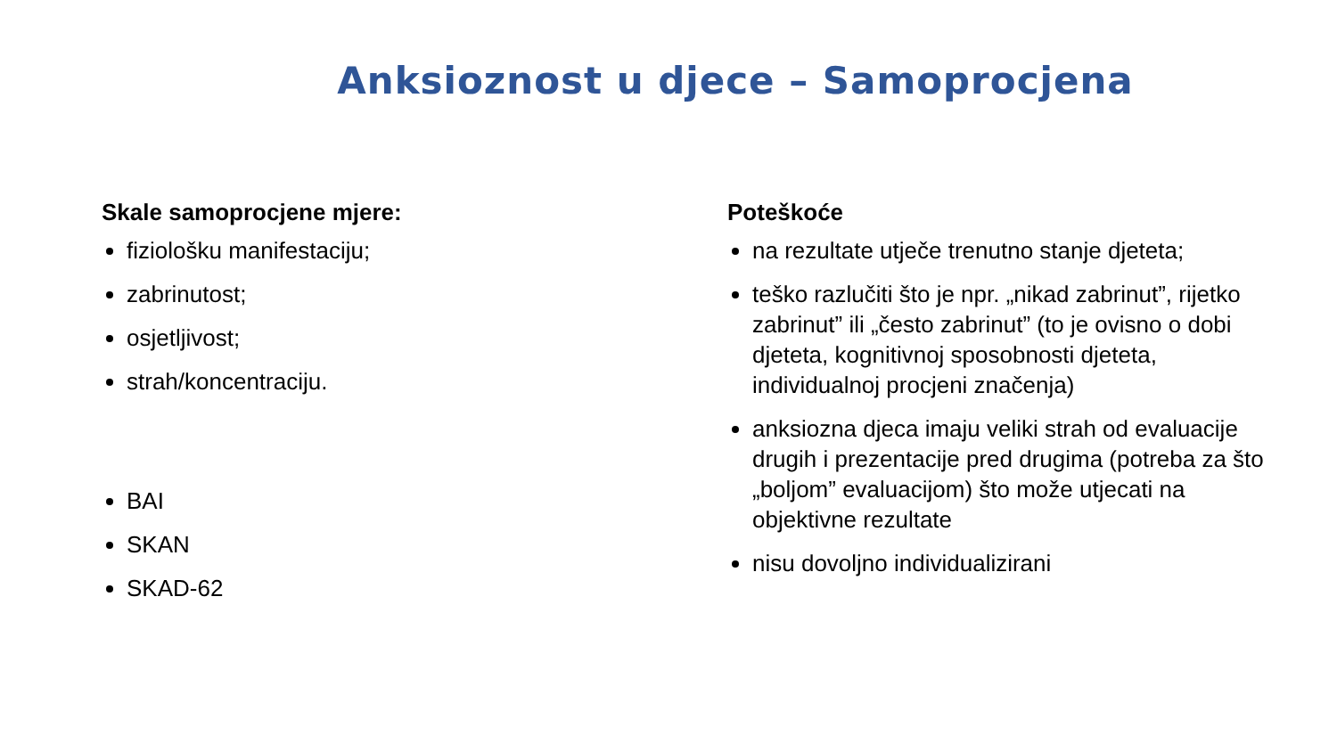Anksioznost u djece – Samoprocjena
Skale samoprocjene mjere:
fiziološku manifestaciju;
zabrinutost;
osjetljivost;
strah/koncentraciju.
BAI
SKAN
SKAD-62
Poteškoće
na rezultate utječe trenutno stanje djeteta;
teško razlučiti što je npr. „nikad zabrinut”, rijetko zabrinut” ili „često zabrinut” (to je ovisno o dobi djeteta, kognitivnoj sposobnosti djeteta, individualnoj procjeni značenja)
anksiozna djeca imaju veliki strah od evaluacije drugih i prezentacije pred drugima (potreba za što „boljom” evaluacijom) što može utjecati na objektivne rezultate
nisu dovoljno individualizirani